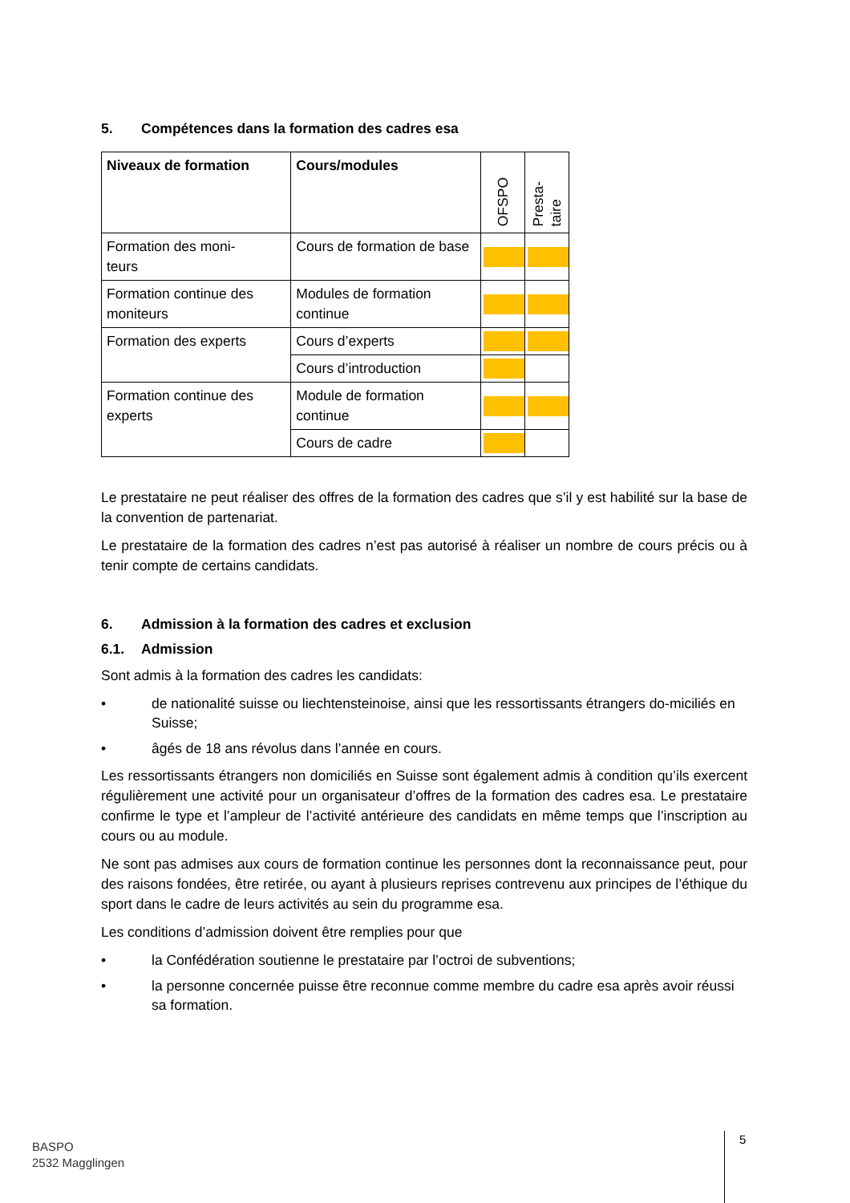5. Compétences dans la formation des cadres esa
| Niveaux de formation | Cours/modules | OFSPO | Presta- taire |
| --- | --- | --- | --- |
| Formation des moni- teurs | Cours de formation de base | | |
| Formation continue des moniteurs | Modules de formation continue | | |
| Formation des experts | Cours d’experts | | |
| | Cours d’introduction | | |
| Formation continue des experts | Module de formation continue | | |
| | Cours de cadre | | |
Le prestataire ne peut réaliser des offres de la formation des cadres que s’il y est habilité sur la base de la convention de partenariat.
Le prestataire de la formation des cadres n’est pas autorisé à réaliser un nombre de cours précis ou à tenir compte de certains candidats.
6. Admission à la formation des cadres et exclusion
6.1. Admission
Sont admis à la formation des cadres les candidats:
• de nationalité suisse ou liechtensteinoise, ainsi que les ressortissants étrangers do-miciliés en Suisse;
• âgés de 18 ans révolus dans l’année en cours.
Les ressortissants étrangers non domiciliés en Suisse sont également admis à condition qu’ils exercent régulièrement une activité pour un organisateur d’offres de la formation des cadres esa. Le prestataire confirme le type et l’ampleur de l’activité antérieure des candidats en même temps que l’inscription au cours ou au module.
Ne sont pas admises aux cours de formation continue les personnes dont la reconnaissance peut, pour des raisons fondées, être retirée, ou ayant à plusieurs reprises contrevenu aux principes de l’éthique du sport dans le cadre de leurs activités au sein du programme esa.
Les conditions d’admission doivent être remplies pour que
• la Confédération soutienne le prestataire par l’octroi de subventions;
• la personne concernée puisse être reconnue comme membre du cadre esa après avoir réussi sa formation.
BASPO
2532 Magglingen
5